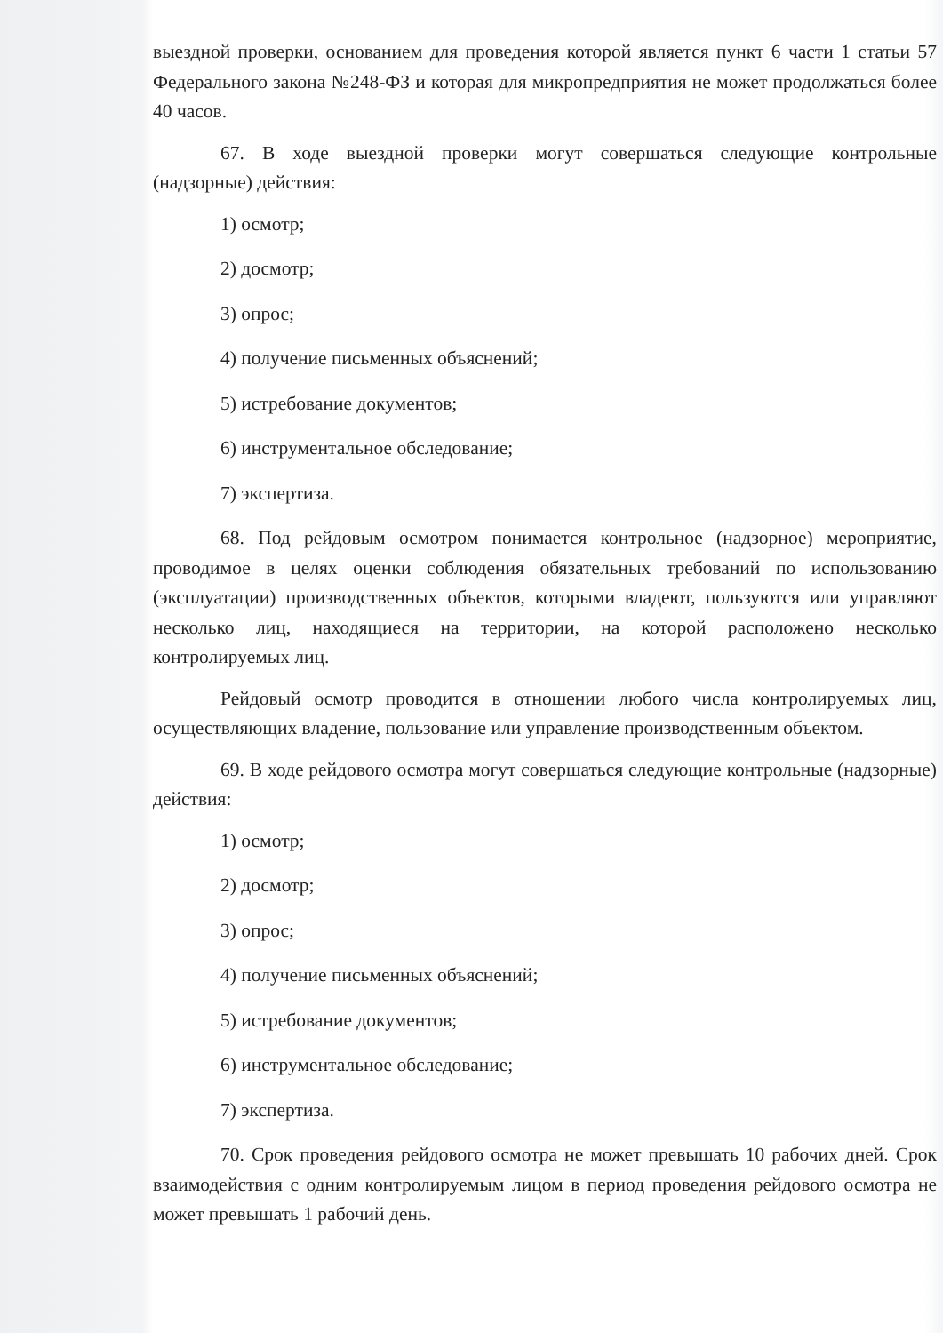выездной проверки, основанием для проведения которой является пункт 6 части 1 статьи 57 Федерального закона №248-ФЗ и которая для микропредприятия не может продолжаться более 40 часов.
67. В ходе выездной проверки могут совершаться следующие контрольные (надзорные) действия:
1) осмотр;
2) досмотр;
3) опрос;
4) получение письменных объяснений;
5) истребование документов;
6) инструментальное обследование;
7) экспертиза.
68. Под рейдовым осмотром понимается контрольное (надзорное) мероприятие, проводимое в целях оценки соблюдения обязательных требований по использованию (эксплуатации) производственных объектов, которыми владеют, пользуются или управляют несколько лиц, находящиеся на территории, на которой расположено несколько контролируемых лиц.
Рейдовый осмотр проводится в отношении любого числа контролируемых лиц, осуществляющих владение, пользование или управление производственным объектом.
69. В ходе рейдового осмотра могут совершаться следующие контрольные (надзорные) действия:
1) осмотр;
2) досмотр;
3) опрос;
4) получение письменных объяснений;
5) истребование документов;
6) инструментальное обследование;
7) экспертиза.
70. Срок проведения рейдового осмотра не может превышать 10 рабочих дней. Срок взаимодействия с одним контролируемым лицом в период проведения рейдового осмотра не может превышать 1 рабочий день.